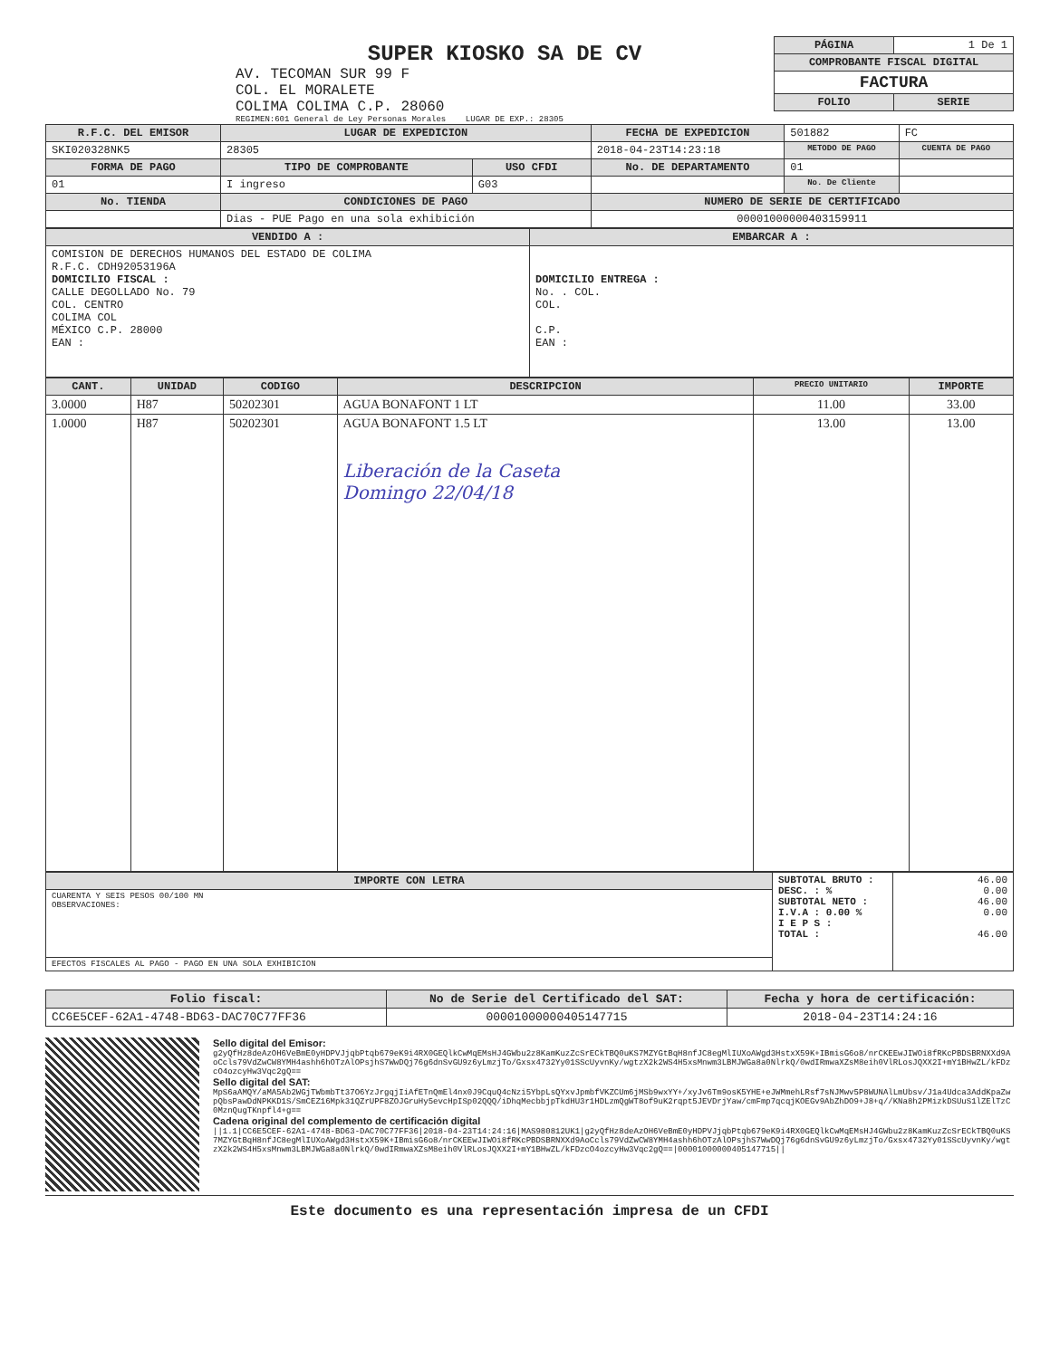SUPER KIOSKO SA DE CV
AV. TECOMAN SUR 99 F
COL. EL MORALETE
COLIMA COLIMA C.P. 28060
REGIMEN:601 General de Ley Personas Morales LUGAR DE EXP.: 28305
| PÁGINA | 1 De 1 |
| COMPROBANTE FISCAL DIGITAL | |
| FACTURA | |
| FOLIO | SERIE |
| R.F.C. DEL EMISOR | LUGAR DE EXPEDICION | | FECHA DE EXPEDICION | 501882 | FC |
| SKI020328NK5 | 28305 | | 2018-04-23T14:23:18 | METODO DE PAGO | CUENTA DE PAGO |
| FORMA DE PAGO | TIPO DE COMPROBANTE | USO CFDI | No. DE DEPARTAMENTO | 01 | |
| 01 | I ingreso | G03 | | No. De Cliente | |
| No. TIENDA | CONDICIONES DE PAGO | | NUMERO DE SERIE DE CERTIFICADO | | |
| | Dias - PUE Pago en una sola exhibición | | 00001000000403159911 | | |
| VENDIDO A : | EMBARCAR A : |
| --- | --- |
| COMISION DE DERECHOS HUMANOS DEL ESTADO DE COLIMA R.F.C. CDH92053196A DOMICILIO FISCAL : CALLE DEGOLLADO No. 79 COL. CENTRO COLIMA COL MÉXICO C.P. 28000 EAN : | DOMICILIO ENTREGA : No. . COL. COL. C.P. EAN : |
| CANT. | UNIDAD | CODIGO | DESCRIPCION | PRECIO UNITARIO | IMPORTE |
| --- | --- | --- | --- | --- | --- |
| 3.0000 | H87 | 50202301 | AGUA BONAFONT 1 LT | 11.00 | 33.00 |
| 1.0000 | H87 | 50202301 | AGUA BONAFONT 1.5 LT Liberación de la Caseta Domingo 22/04/18 | 13.00 | 13.00 |
| IMPORTE CON LETRA | SUBTOTAL BRUTO : DESC. : % SUBTOTAL NETO : I.V.A : 0.00 % I E P S : TOTAL : | 46.00 0.00 46.00 0.00 46.00 |
| CUARENTA Y SEIS PESOS 00/100 MN OBSERVACIONES: | | |
| EFECTOS FISCALES AL PAGO - PAGO EN UNA SOLA EXHIBICION | | |
| Folio fiscal: | No de Serie del Certificado del SAT: | Fecha y hora de certificación: |
| --- | --- | --- |
| CC6E5CEF-62A1-4748-BD63-DAC70C77FF36 | 00001000000405147715 | 2018-04-23T14:24:16 |
Sello digital del Emisor:
g2yQfHz8deAzOH6VeBmE0yHDPVJjqbPtqb679eK9i4RX0GEQlkCwMqEMsHJ4GWbu2z8KamKuzZcSrECkTBQ0uKS7MZYGtBqH8nfJC8egMlIUXoAWgd3HstxX59K+IBmisG6o8/nrCKEEwJIWOi8fRKcPBDSBRNXXd9AoCcls79VdZwCW8YMH4ashh6hOTzAlOPsjhS7WwDQj76g6dnSvGU9z6yLmzjTo/Gxsx4732Yy01SScUyvnKy/wgtzX2k2WS4H5xsMnwm3LBMJWGa8a0NlrkQ/0wdIRmwaXZsM8eih0VlRLosJQXX2I+mY1BHwZL/kFDzcO4ozcyHw3Vqc2gQ==
Sello digital del SAT:
MpS6aAMQY/aMA5Ab2WGjTWbmbTt37O6YzJrgqjIiAfETnQmEl4nx0J9CquQ4cNzi5YbpLsQYxvJpmbfVKZCUm6jMSb9wxYY+/xyJv6Tm9osK5YHE+eJWMmehLRsf7sNJMwv5P8WUNAlLmUbsv/J1a4Udca3AddKpaZwpQbsPawDdNPKKD1S/SmCEZ16Mpk31QZrUPF8ZOJGruHy5evcHpISp02QQQ/iDhqMecbbjpTkdHU3r1HDLzmQgWT8of9uK2rqpt5JEVDrjYaw/cmFmp7qcqjKOEGv9AbZhDO9+J8+q//KNa8h2PMizkDSUuS1lZElTzC0MznQugTKnpfl4+g==
Cadena original del complemento de certificación digital
||1.1|CC6E5CEF-62A1-4748-BD63-DAC70C77FF36|2018-04-23T14:24:16|MAS980812UK1|g2yQfHz8deAzOH6VeBmE0yHDPVJjqbPtqb679eK9i4RX0GEQlkCwMqEMsHJ4GWbu2z8KamKuzZcSrECkTBQ0uKS7MZYGtBqH8nfJC8egMlIUXoAWgd3HstxX59K+IBmisG6o8/nrCKEEwJIWOi8fRKcPBDSBRNXXd9AoCcls79VdZwCW8YMH4ashh6hOTzAlOPsjhS7WwDQj76g6dnSvGU9z6yLmzjTo/Gxsx4732Yy01SScUyvnKy/wgtzX2k2WS4H5xsMnwm3LBMJWGa8a0NlrkQ/0wdIRmwaXZsM8eih0VlRLosJQXX2I+mY1BHwZL/kFDzcO4ozcyHw3Vqc2gQ==|00001000000405147715||
Este documento es una representación impresa de un CFDI